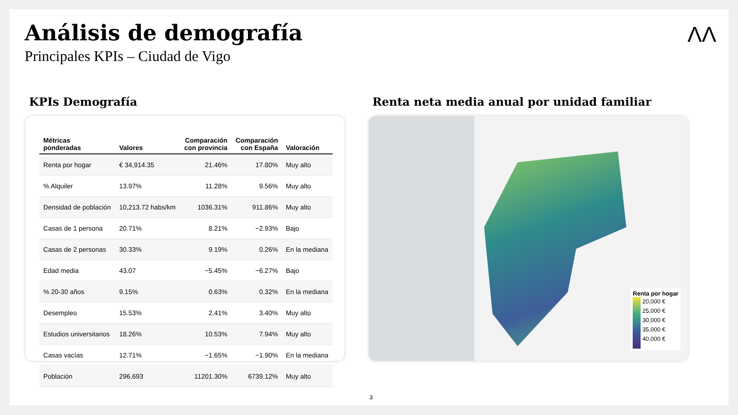Análisis de demografía
Principales KPIs – Ciudad de Vigo
ΛΛ
KPIs Demografía
Renta neta media anual por unidad familiar
| Métricas ponderadas | Valores | Comparación con provincia | Comparación con España | Valoración |
| --- | --- | --- | --- | --- |
| Renta por hogar | € 34,914.35 | 21.46% | 17.80% | Muy alto |
| % Alquiler | 13.97% | 11.28% | 9.56% | Muy alto |
| Densidad de población | 10,213.72 habs/km | 1036.31% | 911.86% | Muy alto |
| Casas de 1 persona | 20.71% | 8.21% | −2.93% | Bajo |
| Casas de 2 personas | 30.33% | 9.19% | 0.26% | En la mediana |
| Edad media | 43.07 | −5.45% | −6.27% | Bajo |
| % 20-30 años | 9.15% | 0.63% | 0.32% | En la mediana |
| Desempleo | 15.53% | 2.41% | 3.40% | Muy alto |
| Estudios universitarios | 18.26% | 10.53% | 7.94% | Muy alto |
| Casas vacías | 12.71% | −1.65% | −1.90% | En la mediana |
| Población | 296,693 | 11201.30% | 6739.12% | Muy alto |
Renta por hogar
20,000 €
25,000 €
30,000 €
35,000 €
40,000 €
3